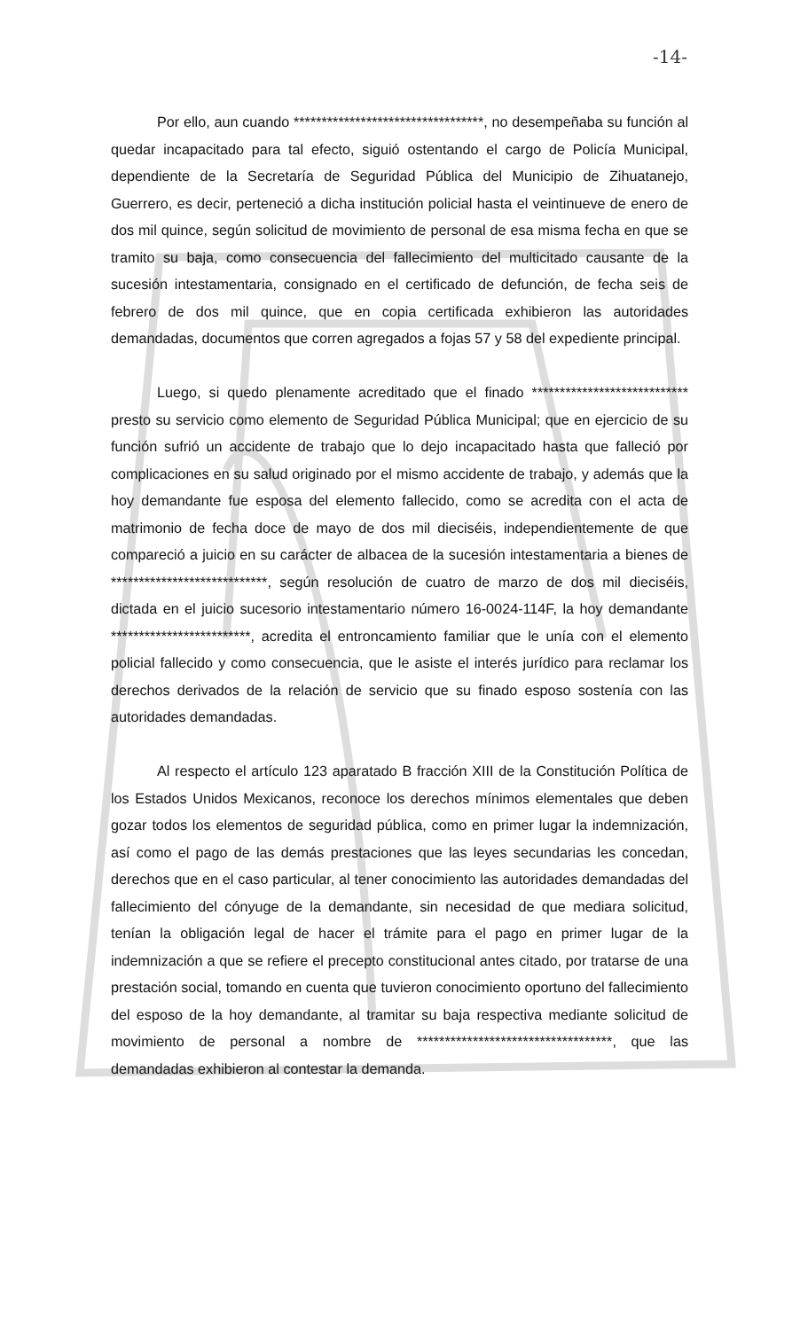-14-
Por ello, aun cuando **********************************, no desempeñaba su función al quedar incapacitado para tal efecto, siguió ostentando el cargo de Policía Municipal, dependiente de la Secretaría de Seguridad Pública del Municipio de Zihuatanejo, Guerrero, es decir, perteneció a dicha institución policial hasta el veintinueve de enero de dos mil quince, según solicitud de movimiento de personal de esa misma fecha en que se tramito su baja, como consecuencia del fallecimiento del multicitado causante de la sucesión intestamentaria, consignado en el certificado de defunción, de fecha seis de febrero de dos mil quince, que en copia certificada exhibieron las autoridades demandadas, documentos que corren agregados a fojas 57 y 58 del expediente principal.
Luego, si quedo plenamente acreditado que el finado **************************** presto su servicio como elemento de Seguridad Pública Municipal; que en ejercicio de su función sufrió un accidente de trabajo que lo dejo incapacitado hasta que falleció por complicaciones en su salud originado por el mismo accidente de trabajo, y además que la hoy demandante fue esposa del elemento fallecido, como se acredita con el acta de matrimonio de fecha doce de mayo de dos mil dieciséis, independientemente de que compareció a juicio en su carácter de albacea de la sucesión intestamentaria a bienes de ****************************, según resolución de cuatro de marzo de dos mil dieciséis, dictada en el juicio sucesorio intestamentario número 16-0024-114F, la hoy demandante *************************, acredita el entroncamiento familiar que le unía con el elemento policial fallecido y como consecuencia, que le asiste el interés jurídico para reclamar los derechos derivados de la relación de servicio que su finado esposo sostenía con las autoridades demandadas.
Al respecto el artículo 123 aparatado B fracción XIII de la Constitución Política de los Estados Unidos Mexicanos, reconoce los derechos mínimos elementales que deben gozar todos los elementos de seguridad pública, como en primer lugar la indemnización, así como el pago de las demás prestaciones que las leyes secundarias les concedan, derechos que en el caso particular, al tener conocimiento las autoridades demandadas del fallecimiento del cónyuge de la demandante, sin necesidad de que mediara solicitud, tenían la obligación legal de hacer el trámite para el pago en primer lugar de la indemnización a que se refiere el precepto constitucional antes citado, por tratarse de una prestación social, tomando en cuenta que tuvieron conocimiento oportuno del fallecimiento del esposo de la hoy demandante, al tramitar su baja respectiva mediante solicitud de movimiento de personal a nombre de ***********************************, que las demandadas exhibieron al contestar la demanda.